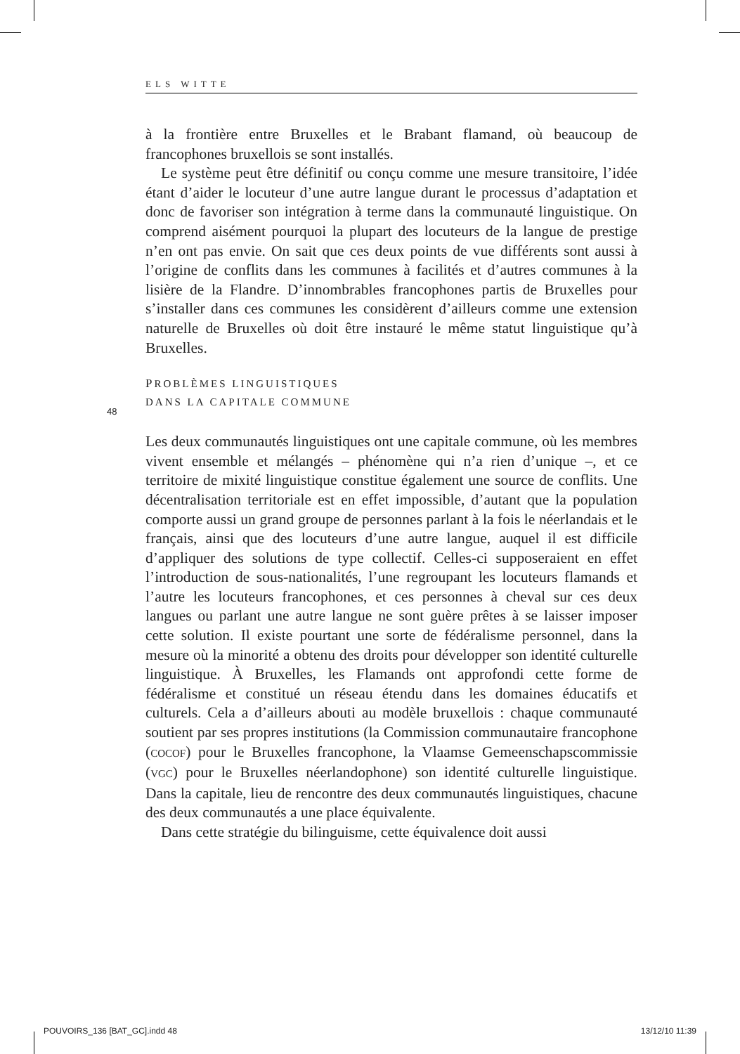ELS WITTE
48
à la frontière entre Bruxelles et le Brabant flamand, où beaucoup de francophones bruxellois se sont installés.
Le système peut être définitif ou conçu comme une mesure transitoire, l’idée étant d’aider le locuteur d’une autre langue durant le processus d’adaptation et donc de favoriser son intégration à terme dans la communauté linguistique. On comprend aisément pourquoi la plupart des locuteurs de la langue de prestige n’en ont pas envie. On sait que ces deux points de vue différents sont aussi à l’origine de conflits dans les communes à facilités et d’autres communes à la lisière de la Flandre. D’innombrables francophones partis de Bruxelles pour s’installer dans ces communes les considèrent d’ailleurs comme une extension naturelle de Bruxelles où doit être instauré le même statut linguistique qu’à Bruxelles.
PROBLÈMES LINGUISTIQUES
DANS LA CAPITALE COMMUNE
Les deux communautés linguistiques ont une capitale commune, où les membres vivent ensemble et mélangés – phénomène qui n’a rien d’unique –, et ce territoire de mixité linguistique constitue également une source de conflits. Une décentralisation territoriale est en effet impossible, d’autant que la population comporte aussi un grand groupe de personnes parlant à la fois le néerlandais et le français, ainsi que des locuteurs d’une autre langue, auquel il est difficile d’appliquer des solutions de type collectif. Celles-ci supposeraient en effet l’introduction de sous-nationalités, l’une regroupant les locuteurs flamands et l’autre les locuteurs francophones, et ces personnes à cheval sur ces deux langues ou parlant une autre langue ne sont guère prêtes à se laisser imposer cette solution. Il existe pourtant une sorte de fédéralisme personnel, dans la mesure où la minorité a obtenu des droits pour développer son identité culturelle linguistique. À Bruxelles, les Flamands ont approfondi cette forme de fédéralisme et constitué un réseau étendu dans les domaines éducatifs et culturels. Cela a d’ailleurs abouti au modèle bruxellois : chaque communauté soutient par ses propres institutions (la Commission communautaire francophone (COCOF) pour le Bruxelles francophone, la Vlaamse Gemeenschapscommissie (VGC) pour le Bruxelles néerlandophone) son identité culturelle linguistique. Dans la capitale, lieu de rencontre des deux communautés linguistiques, chacune des deux communautés a une place équivalente.
Dans cette stratégie du bilinguisme, cette équivalence doit aussi
POUVOIRS_136 [BAT_GC].indd 48 13/12/10 11:39